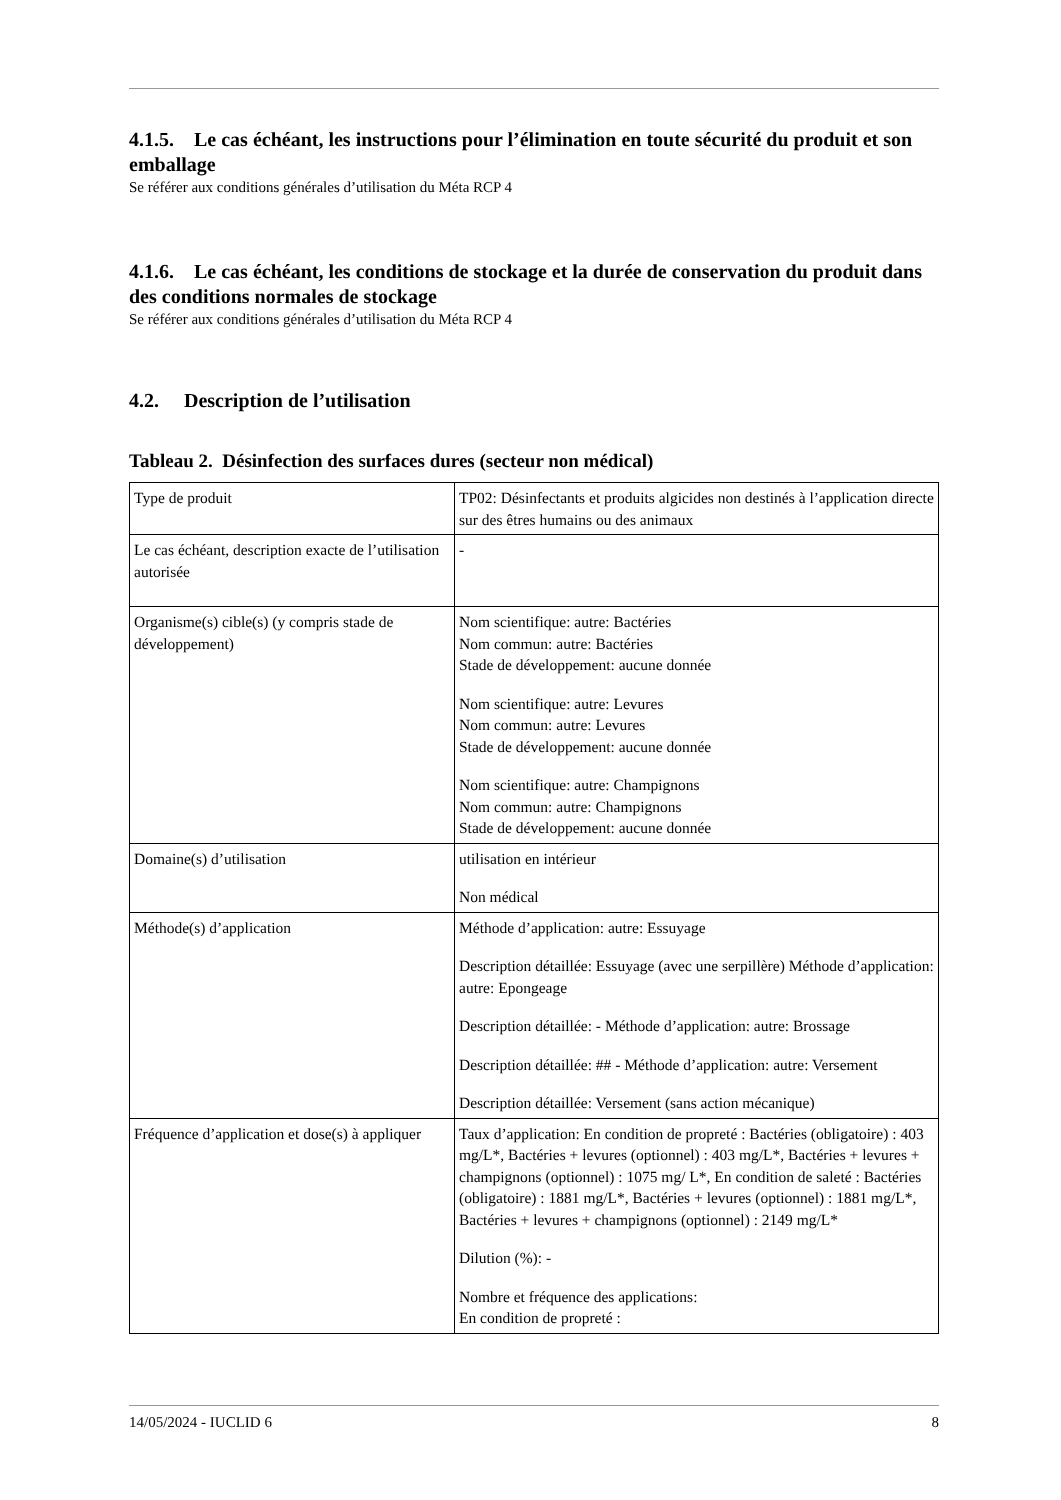4.1.5. Le cas échéant, les instructions pour l’élimination en toute sécurité du produit et son emballage
Se référer aux conditions générales d’utilisation du Méta RCP 4
4.1.6. Le cas échéant, les conditions de stockage et la durée de conservation du produit dans des conditions normales de stockage
Se référer aux conditions générales d’utilisation du Méta RCP 4
4.2. Description de l’utilisation
Tableau 2. Désinfection des surfaces dures (secteur non médical)
| Type de produit | TP02: Désinfectants et produits algicides non destinés à l’application directe sur des êtres humains ou des animaux |
| Le cas échéant, description exacte de l’utilisation autorisée | - |
| Organisme(s) cible(s) (y compris stade de développement) | Nom scientifique: autre: Bactéries Nom commun: autre: Bactéries Stade de développement: aucune donnée Nom scientifique: autre: Levures Nom commun: autre: Levures Stade de développement: aucune donnée Nom scientifique: autre: Champignons Nom commun: autre: Champignons Stade de développement: aucune donnée |
| Domaine(s) d’utilisation | utilisation en intérieur Non médical |
| Méthode(s) d’application | Méthode d’application: autre: Essuyage Description détaillée: Essuyage (avec une serpillère) Méthode d’application: autre: Epongeage Description détaillée: - Méthode d’application: autre: Brossage Description détaillée: ## - Méthode d’application: autre: Versement Description détaillée: Versement (sans action mécanique) |
| Fréquence d’application et dose(s) à appliquer | Taux d’application: En condition de propreté : Bactéries (obligatoire) : 403 mg/L*, Bactéries + levures (optionnel) : 403 mg/L*, Bactéries + levures + champignons (optionnel) : 1075 mg/ L*, En condition de saleté : Bactéries (obligatoire) : 1881 mg/L*, Bactéries + levures (optionnel) : 1881 mg/L*, Bactéries + levures + champignons (optionnel) : 2149 mg/L* Dilution (%): - Nombre et fréquence des applications: En condition de propreté : |
14/05/2024 - IUCLID 6 8